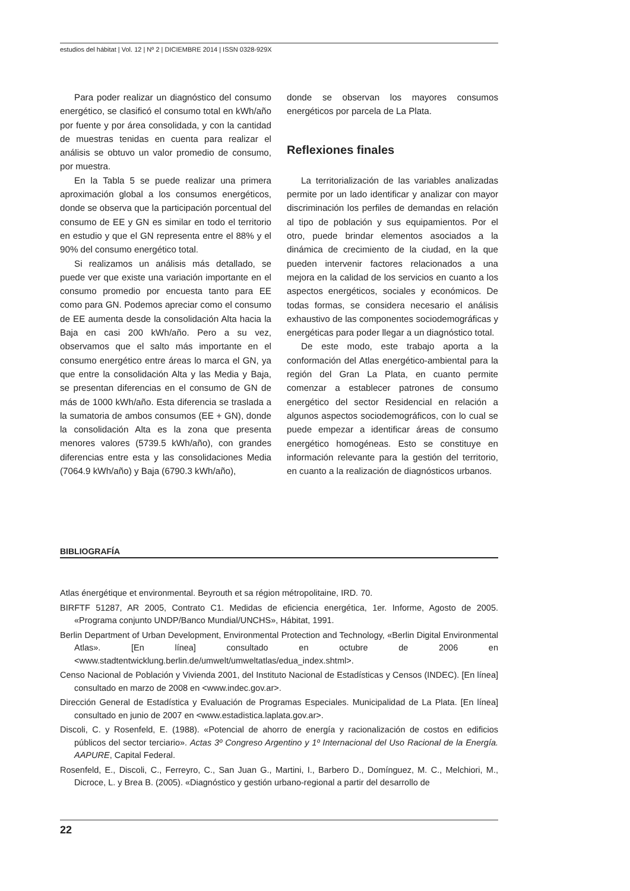estudios del hábitat | Vol. 12 | Nº 2 | DICIEMBRE 2014 | ISSN 0328-929X
Para poder realizar un diagnóstico del consumo energético, se clasificó el consumo total en kWh/año por fuente y por área consolidada, y con la cantidad de muestras tenidas en cuenta para realizar el análisis se obtuvo un valor promedio de consumo, por muestra.
En la Tabla 5 se puede realizar una primera aproximación global a los consumos energéticos, donde se observa que la participación porcentual del consumo de EE y GN es similar en todo el territorio en estudio y que el GN representa entre el 88% y el 90% del consumo energético total.
Si realizamos un análisis más detallado, se puede ver que existe una variación importante en el consumo promedio por encuesta tanto para EE como para GN. Podemos apreciar como el consumo de EE aumenta desde la consolidación Alta hacia la Baja en casi 200 kWh/año. Pero a su vez, observamos que el salto más importante en el consumo energético entre áreas lo marca el GN, ya que entre la consolidación Alta y las Media y Baja, se presentan diferencias en el consumo de GN de más de 1000 kWh/año. Esta diferencia se traslada a la sumatoria de ambos consumos (EE + GN), donde la consolidación Alta es la zona que presenta menores valores (5739.5 kWh/año), con grandes diferencias entre esta y las consolidaciones Media (7064.9 kWh/año) y Baja (6790.3 kWh/año),
donde se observan los mayores consumos energéticos por parcela de La Plata.
Reflexiones finales
La territorialización de las variables analizadas permite por un lado identificar y analizar con mayor discriminación los perfiles de demandas en relación al tipo de población y sus equipamientos. Por el otro, puede brindar elementos asociados a la dinámica de crecimiento de la ciudad, en la que pueden intervenir factores relacionados a una mejora en la calidad de los servicios en cuanto a los aspectos energéticos, sociales y económicos. De todas formas, se considera necesario el análisis exhaustivo de las componentes sociodemográficas y energéticas para poder llegar a un diagnóstico total.
De este modo, este trabajo aporta a la conformación del Atlas energético-ambiental para la región del Gran La Plata, en cuanto permite comenzar a establecer patrones de consumo energético del sector Residencial en relación a algunos aspectos sociodemográficos, con lo cual se puede empezar a identificar áreas de consumo energético homogéneas. Esto se constituye en información relevante para la gestión del territorio, en cuanto a la realización de diagnósticos urbanos.
BIBLIOGRAFÍA
Atlas énergétique et environmental. Beyrouth et sa région métropolitaine, IRD. 70.
BIRFTF 51287, AR 2005, Contrato C1. Medidas de eficiencia energética, 1er. Informe, Agosto de 2005. «Programa conjunto UNDP/Banco Mundial/UNCHS», Hábitat, 1991.
Berlin Department of Urban Development, Environmental Protection and Technology, «Berlin Digital Environmental Atlas». [En línea] consultado en octubre de 2006 en <www.stadtentwicklung.berlin.de/umwelt/umweltatlas/edua_index.shtml>.
Censo Nacional de Población y Vivienda 2001, del Instituto Nacional de Estadísticas y Censos (INDEC). [En línea] consultado en marzo de 2008 en <www.indec.gov.ar>.
Dirección General de Estadística y Evaluación de Programas Especiales. Municipalidad de La Plata. [En línea] consultado en junio de 2007 en <www.estadistica.laplata.gov.ar>.
Discoli, C. y Rosenfeld, E. (1988). «Potencial de ahorro de energía y racionalización de costos en edificios públicos del sector terciario». Actas 3º Congreso Argentino y 1º Internacional del Uso Racional de la Energía. AAPURE, Capital Federal.
Rosenfeld, E., Discoli, C., Ferreyro, C., San Juan G., Martini, I., Barbero D., Domínguez, M. C., Melchiori, M., Dicroce, L. y Brea B. (2005). «Diagnóstico y gestión urbano-regional a partir del desarrollo de
22